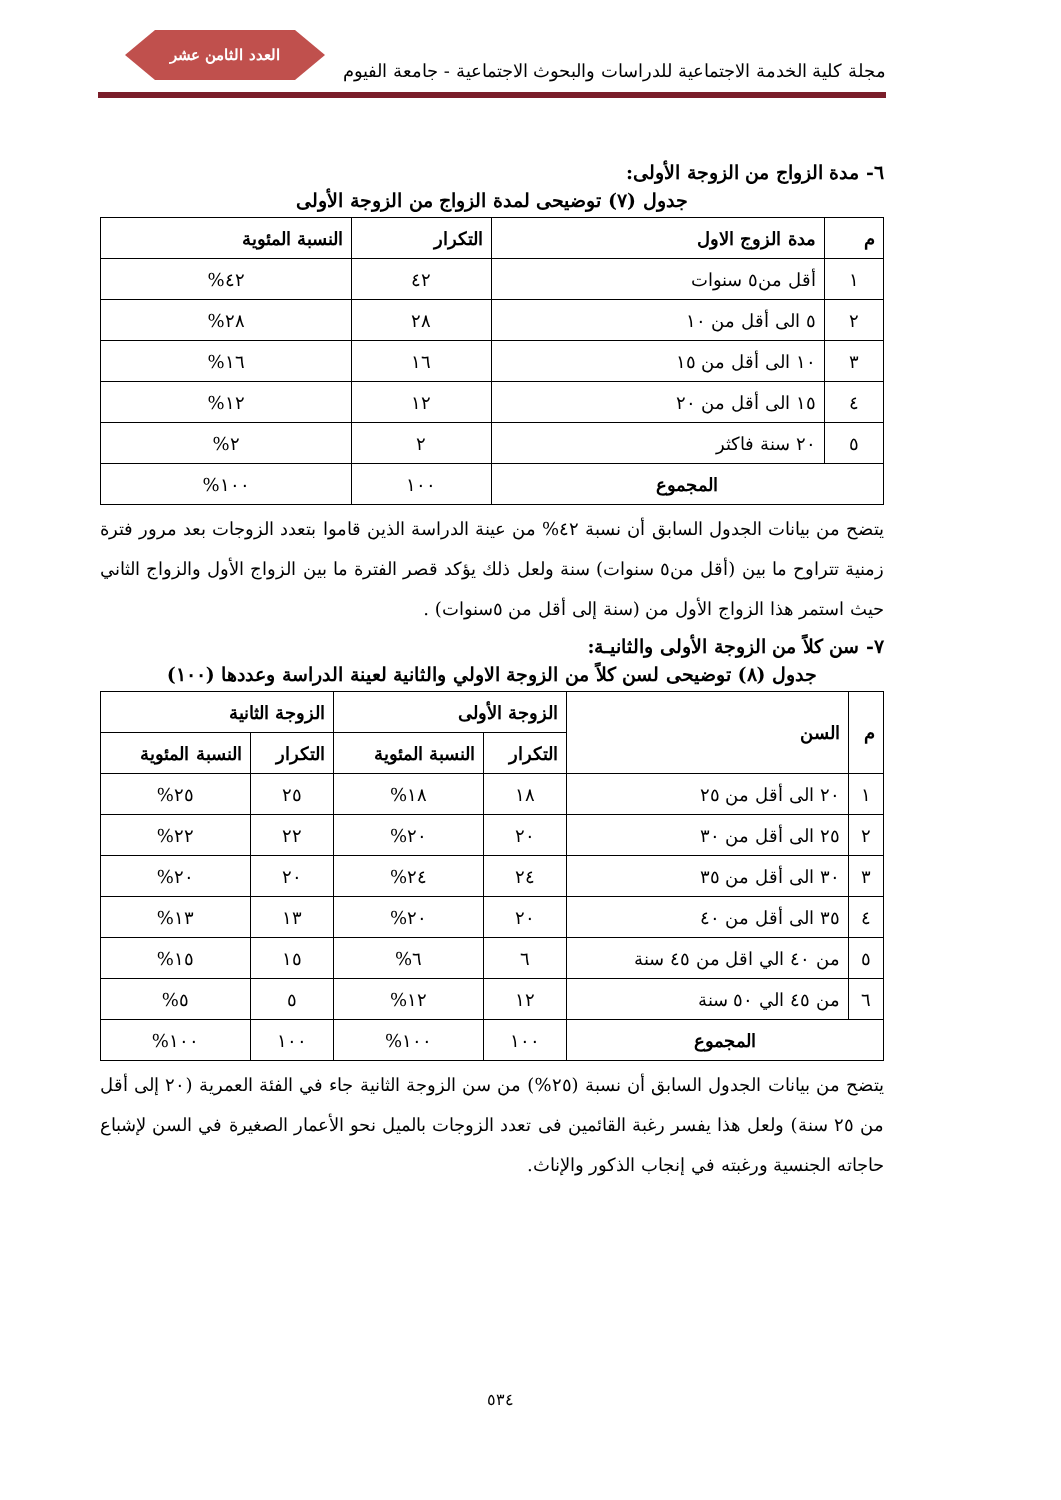العدد الثامن عشر
مجلة كلية الخدمة الاجتماعية للدراسات والبحوث الاجتماعية - جامعة الفيوم
٦- مدة الزواج من الزوجة الأولى:
جدول (٧) توضيحى لمدة الزواج من الزوجة الأولى
| م | مدة الزوج الاول | التكرار | النسبة المئوية |
| --- | --- | --- | --- |
| ١ | أقل من٥ سنوات | ٤٢ | ٤٢% |
| ٢ | ٥ الى أقل من ١٠ | ٢٨ | ٢٨% |
| ٣ | ١٠ الى أقل من ١٥ | ١٦ | ١٦% |
| ٤ | ١٥ الى أقل من ٢٠ | ١٢ | ١٢% |
| ٥ | ٢٠ سنة فاكثر | ٢ | ٢% |
| المجموع | | ١٠٠ | ١٠٠% |
يتضح من بيانات الجدول السابق أن نسبة ٤٢% من عينة الدراسة الذين قاموا بتعدد الزوجات بعد مرور فترة زمنية تتراوح ما بين (أقل من٥ سنوات) سنة ولعل ذلك يؤكد قصر الفترة ما بين الزواج الأول والزواج الثاني حيث استمر هذا الزواج الأول من (سنة إلى أقل من ٥سنوات) .
٧- سن كلاً من الزوجة الأولى والثانيـة:
جدول (٨) توضيحى لسن كلاً من الزوجة الاولي والثانية لعينة الدراسة وعددها (١٠٠)
| م | السن | الزوجة الأولى | | الزوجة الثانية | |
| --- | --- | --- | --- | --- | --- |
| | | التكرار | النسبة المئوية | التكرار | النسبة المئوية |
| ١ | ٢٠ الى أقل من ٢٥ | ١٨ | ١٨% | ٢٥ | ٢٥% |
| ٢ | ٢٥ الى أقل من ٣٠ | ٢٠ | ٢٠% | ٢٢ | ٢٢% |
| ٣ | ٣٠ الى أقل من ٣٥ | ٢٤ | ٢٤% | ٢٠ | ٢٠% |
| ٤ | ٣٥ الى أقل من ٤٠ | ٢٠ | ٢٠% | ١٣ | ١٣% |
| ٥ | من ٤٠ الي اقل من ٤٥ سنة | ٦ | ٦% | ١٥ | ١٥% |
| ٦ | من ٤٥ الي ٥٠ سنة | ١٢ | ١٢% | ٥ | ٥% |
| المجموع | | ١٠٠ | ١٠٠% | ١٠٠ | ١٠٠% |
يتضح من بيانات الجدول السابق أن نسبة (٢٥%) من سن الزوجة الثانية جاء في الفئة العمرية (٢٠ إلى أقل من ٢٥ سنة) ولعل هذا يفسر رغبة القائمين فى تعدد الزوجات بالميل نحو الأعمار الصغيرة في السن لإشباع حاجاته الجنسية ورغبته في إنجاب الذكور والإناث.
٥٣٤